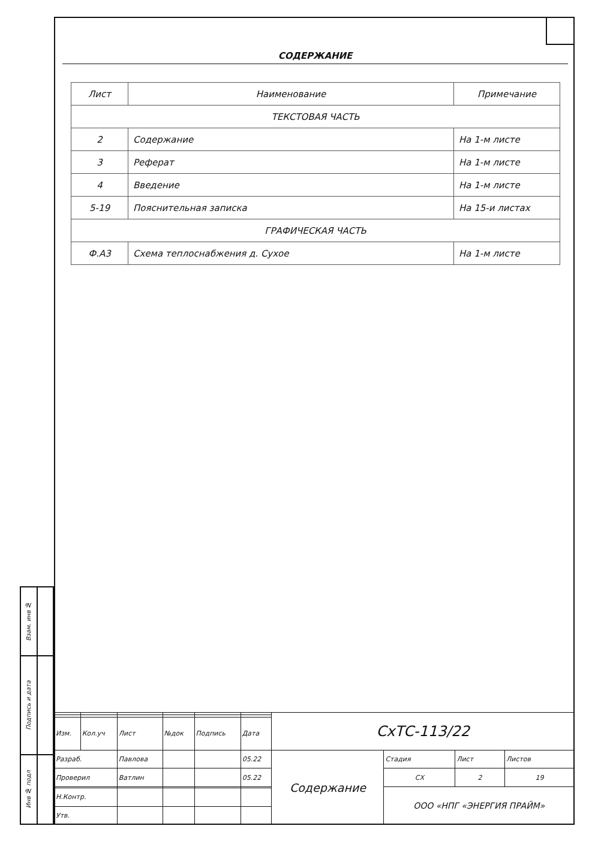СОДЕРЖАНИЕ
| Лист | Наименование | Примечание |
| --- | --- | --- |
| ТЕКСТОВАЯ ЧАСТЬ | | |
| 2 | Содержание | На 1-м листе |
| 3 | Реферат | На 1-м листе |
| 4 | Введение | На 1-м листе |
| 5-19 | Пояснительная записка | На 15-и листах |
| ГРАФИЧЕСКАЯ ЧАСТЬ | | |
| Ф.А3 | Схема теплоснабжения д. Сухое | На 1-м листе |
| Взам. инв № | |
| Подпись и дата | |
| Инв № подл | |
| | | | | | | СхТС-113/22 | | | |
| Изм. | Кол.уч | Лист | №док | Подпись | Дата | | | | |
| Разраб. | | Павлова | | | 05.22 | Содержание | Стадия | Лист | Листов |
| Проверил | | Ватлин | | | 05.22 | | СХ | 2 | 19 |
| | | | | | | | ООО «НПГ «ЭНЕРГИЯ ПРАЙМ» | | |
| Н.Контр. | | | | | | | | | |
| Утв. | | | | | | | | | |